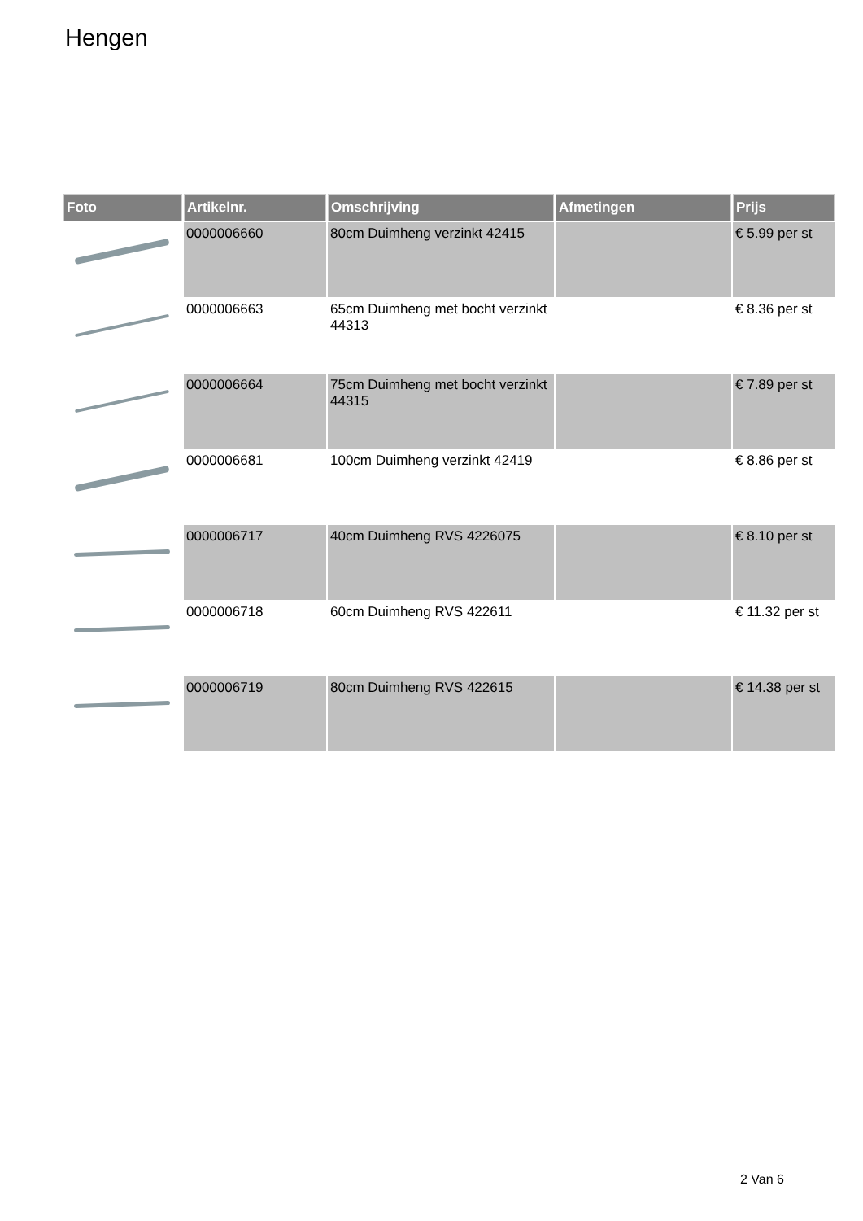Hengen
| Foto | Artikelnr. | Omschrijving | Afmetingen | Prijs |
| --- | --- | --- | --- | --- |
| | 0000006660 | 80cm Duimheng verzinkt 42415 | | € 5.99 per st |
| | 0000006663 | 65cm Duimheng met bocht verzinkt 44313 | | € 8.36 per st |
| | 0000006664 | 75cm Duimheng met bocht verzinkt 44315 | | € 7.89 per st |
| | 0000006681 | 100cm Duimheng verzinkt 42419 | | € 8.86 per st |
| | 0000006717 | 40cm Duimheng RVS 4226075 | | € 8.10 per st |
| | 0000006718 | 60cm Duimheng RVS 422611 | | € 11.32 per st |
| | 0000006719 | 80cm Duimheng RVS 422615 | | € 14.38 per st |
2 Van 6